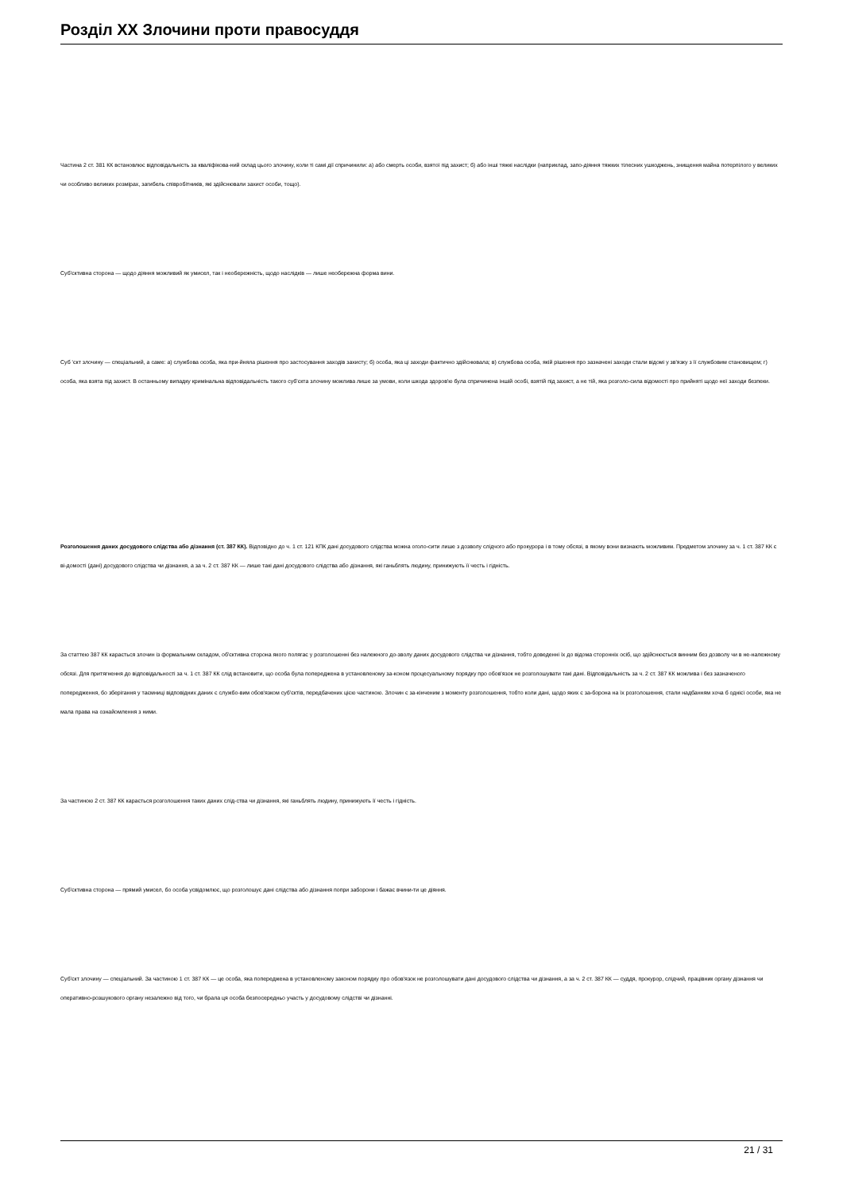Розділ ХХ Злочини проти правосуддя
Частина 2 ст. 381 КК встановлює відповідальність за кваліфікова-ний склад цього злочину, коли ті самі дії спричинили: а) або смерть особи, взятої під захист; б) або інші тяжкі наслідки (наприклад, запо-діяння тяжких тілесних ушкоджень, знищення майна потерпілого у великих чи особливо великих розмірах, загибель співробітників, які здійснювали захист особи, тощо).
Суб'єктивна сторона — щодо діяння можливий як умисел, так і необережність, щодо наслідків — лише необережна форма вини.
Суб 'єкт злочину — спеціальний, а саме: а) службова особа, яка при-йняла рішення про застосування заходів захисту; б) особа, яка ці заходи фактично здійснювала; в) службова особа, якій рішення про зазначені заходи стали відомі у зв'язку з її службовим становищем; г) особа, яка взята під захист. В останньому випадку кримінальна відповідальність такого суб'єкта злочину можлива лише за умови, коли шкода здоров'ю була спричинена іншій особі, взятій під захист, а не тій, яка розголо-сила відомості про прийняті щодо неї заходи безпеки.
Розголошення даних досудового слідства або дізнання (ст. 387 КК). Відповідно до ч. 1 ст. 121 КПК дані досудового слідства можна оголо-сити лише з дозволу слідчого або прокурора і в тому обсязі, в якому вони визнають можливим. Предметом злочину за ч. 1 ст. 387 КК є ві-домості (дані) досудового слідства чи дізнання, а за ч. 2 ст. 387 КК — лише такі дані досудового слідства або дізнання, які ганьблять людину, принижують її честь і гідність.
За статтею 387 КК карається злочин із формальним складом, об'єктивна сторона якого полягає у розголошенні без належного до-зволу даних досудового слідства чи дізнання, тобто доведенні їх до відома сторонніх осіб, що здійснюється винним без дозволу чи в не-належному обсязі. Для притягнення до відповідальності за ч. 1 ст. 387 КК слід встановити, що особа була попереджена в установленому за-коном процесуальному порядку про обов'язок не розголошувати такі дані. Відповідальність за ч. 2 ст. 387 КК можлива і без зазначеного попередження, бо зберігання у таємниці відповідних даних є службо-вим обов'язком суб'єктів, передбачених цією частиною. Злочин є за-кінченим з моменту розголошення, тобто коли дані, щодо яких є за-борона на їх розголошення, стали надбанням хоча б однієї особи, яка не мала права на ознайомлення з ними.
За частиною 2 ст. 387 КК карається розголошення таких даних слід-ства чи дізнання, які ганьблять людину, принижують її честь і гідність.
Суб'єктивна сторона — прямий умисел, бо особа усвідомлює, що розголошує дані слідства або дізнання попри заборони і бажає вчини-ти це діяння.
Суб'єкт злочину — спеціальний. За частиною 1 ст. 387 КК — це особа, яка попереджена в установленому законом порядку про обов'язок не розголошувати дані досудового слідства чи дізнання, а за ч. 2 ст. 387 КК — суддя, прокурор, слідчий, працівник органу дізнання чи оперативно-розшукового органу незалежно від того, чи брала ця особа безпосередньо участь у досудовому слідстві чи дізнанні.
21 / 31